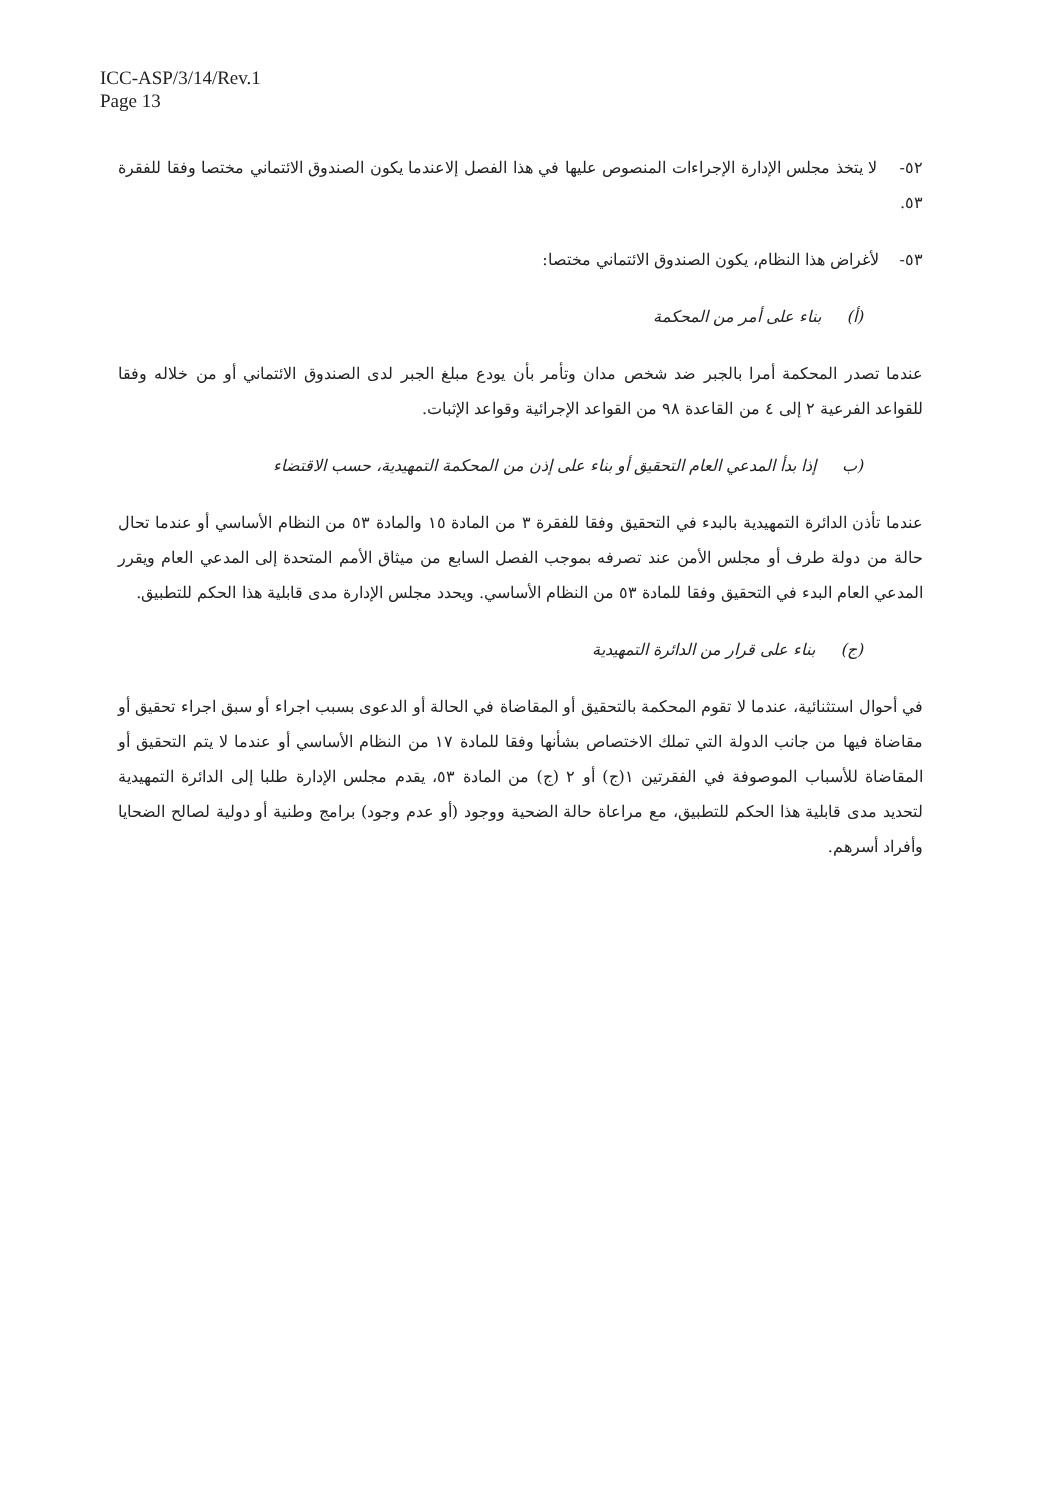ICC-ASP/3/14/Rev.1
Page 13
٥٢- لا يتخذ مجلس الإدارة الإجراءات المنصوص عليها في هذا الفصل إلاعندما يكون الصندوق الائتماني مختصا وفقا للفقرة ٥٣.
٥٣- لأغراض هذا النظام، يكون الصندوق الائتماني مختصا:
(أ) بناء على أمر من المحكمة
عندما تصدر المحكمة أمرا بالجبر ضد شخص مدان وتأمر بأن يودع مبلغ الجبر لدى الصندوق الائتماني أو من خلاله وفقا للقواعد الفرعية ٢ إلى ٤ من القاعدة ٩٨ من القواعد الإجرائية وقواعد الإثبات.
(ب إذا بدأ المدعي العام التحقيق أو بناء على إذن من المحكمة التمهيدية، حسب الاقتضاء
عندما تأذن الدائرة التمهيدية بالبدء في التحقيق وفقا للفقرة ٣ من المادة ١٥ والمادة ٥٣ من النظام الأساسي أو عندما تحال حالة من دولة طرف أو مجلس الأمن عند تصرفه بموجب الفصل السابع من ميثاق الأمم المتحدة إلى المدعي العام ويقرر المدعي العام البدء في التحقيق وفقا للمادة ٥٣ من النظام الأساسي. ويحدد مجلس الإدارة مدى قابلية هذا الحكم للتطبيق.
(ج) بناء على قرار من الدائرة التمهيدية
في أحوال استثنائية، عندما لا تقوم المحكمة بالتحقيق أو المقاضاة في الحالة أو الدعوى بسبب اجراء أو سبق اجراء تحقيق أو مقاضاة فيها من جانب الدولة التي تملك الاختصاص بشأنها وفقا للمادة ١٧ من النظام الأساسي أو عندما لا يتم التحقيق أو المقاضاة للأسباب الموصوفة في الفقرتين ١(ج) أو ٢ (ج) من المادة ٥٣، يقدم مجلس الإدارة طلبا إلى الدائرة التمهيدية لتحديد مدى قابلية هذا الحكم للتطبيق، مع مراعاة حالة الضحية ووجود (أو عدم وجود) برامج وطنية أو دولية لصالح الضحايا وأفراد أسرهم.